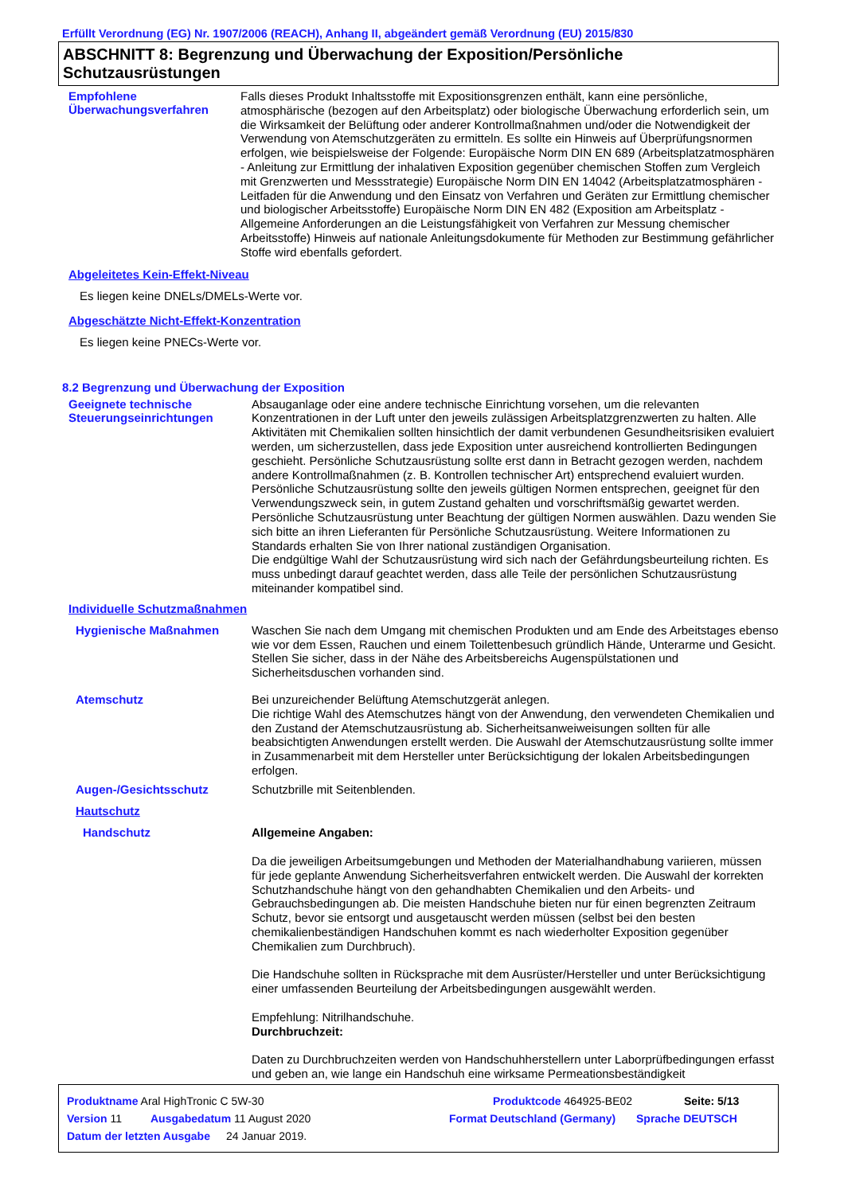Erfüllt Verordnung (EG) Nr. 1907/2006 (REACH), Anhang II, abgeändert gemäß Verordnung (EU) 2015/830
ABSCHNITT 8: Begrenzung und Überwachung der Exposition/Persönliche Schutzausrüstungen
Empfohlene Überwachungsverfahren
Falls dieses Produkt Inhaltsstoffe mit Expositionsgrenzen enthält, kann eine persönliche, atmosphärische (bezogen auf den Arbeitsplatz) oder biologische Überwachung erforderlich sein, um die Wirksamkeit der Belüftung oder anderer Kontrollmaßnahmen und/oder die Notwendigkeit der Verwendung von Atemschutzgeräten zu ermitteln. Es sollte ein Hinweis auf Überprüfungsnormen erfolgen, wie beispielsweise der Folgende: Europäische Norm DIN EN 689 (Arbeitsplatzatmosphären - Anleitung zur Ermittlung der inhalativen Exposition gegenüber chemischen Stoffen zum Vergleich mit Grenzwerten und Messstrategie) Europäische Norm DIN EN 14042 (Arbeitsplatzatmosphären - Leitfaden für die Anwendung und den Einsatz von Verfahren und Geräten zur Ermittlung chemischer und biologischer Arbeitsstoffe) Europäische Norm DIN EN 482 (Exposition am Arbeitsplatz - Allgemeine Anforderungen an die Leistungsfähigkeit von Verfahren zur Messung chemischer Arbeitsstoffe) Hinweis auf nationale Anleitungsdokumente für Methoden zur Bestimmung gefährlicher Stoffe wird ebenfalls gefordert.
Abgeleitetes Kein-Effekt-Niveau
Es liegen keine DNELs/DMELs-Werte vor.
Abgeschätzte Nicht-Effekt-Konzentration
Es liegen keine PNECs-Werte vor.
8.2 Begrenzung und Überwachung der Exposition
Geeignete technische Steuerungseinrichtungen
Absauganlage oder eine andere technische Einrichtung vorsehen, um die relevanten Konzentrationen in der Luft unter den jeweils zulässigen Arbeitsplatzgrenzwerten zu halten. Alle Aktivitäten mit Chemikalien sollten hinsichtlich der damit verbundenen Gesundheitsrisiken evaluiert werden, um sicherzustellen, dass jede Exposition unter ausreichend kontrollierten Bedingungen geschieht. Persönliche Schutzausrüstung sollte erst dann in Betracht gezogen werden, nachdem andere Kontrollmaßnahmen (z. B. Kontrollen technischer Art) entsprechend evaluiert wurden. Persönliche Schutzausrüstung sollte den jeweils gültigen Normen entsprechen, geeignet für den Verwendungszweck sein, in gutem Zustand gehalten und vorschriftsmäßig gewartet werden. Persönliche Schutzausrüstung unter Beachtung der gültigen Normen auswählen. Dazu wenden Sie sich bitte an ihren Lieferanten für Persönliche Schutzausrüstung. Weitere Informationen zu Standards erhalten Sie von Ihrer national zuständigen Organisation.
Die endgültige Wahl der Schutzausrüstung wird sich nach der Gefährdungsbeurteilung richten. Es muss unbedingt darauf geachtet werden, dass alle Teile der persönlichen Schutzausrüstung miteinander kompatibel sind.
Individuelle Schutzmaßnahmen
Hygienische Maßnahmen
Waschen Sie nach dem Umgang mit chemischen Produkten und am Ende des Arbeitstages ebenso wie vor dem Essen, Rauchen und einem Toilettenbesuch gründlich Hände, Unterarme und Gesicht. Stellen Sie sicher, dass in der Nähe des Arbeitsbereichs Augenspülstationen und Sicherheitsduschen vorhanden sind.
Atemschutz
Bei unzureichender Belüftung Atemschutzgerät anlegen.
Die richtige Wahl des Atemschutzes hängt von der Anwendung, den verwendeten Chemikalien und den Zustand der Atemschutzausrüstung ab. Sicherheitsanweiweisungen sollten für alle beabsichtigten Anwendungen erstellt werden. Die Auswahl der Atemschutzausrüstung sollte immer in Zusammenarbeit mit dem Hersteller unter Berücksichtigung der lokalen Arbeitsbedingungen erfolgen.
Augen-/Gesichtsschutz
Schutzbrille mit Seitenblenden.
Hautschutz
Handschutz
Allgemeine Angaben:
Da die jeweiligen Arbeitsumgebungen und Methoden der Materialhandhabung variieren, müssen für jede geplante Anwendung Sicherheitsverfahren entwickelt werden. Die Auswahl der korrekten Schutzhandschuhe hängt von den gehandhabten Chemikalien und den Arbeits- und Gebrauchsbedingungen ab. Die meisten Handschuhe bieten nur für einen begrenzten Zeitraum Schutz, bevor sie entsorgt und ausgetauscht werden müssen (selbst bei den besten chemikalienbeständigen Handschuhen kommt es nach wiederholter Exposition gegenüber Chemikalien zum Durchbruch).
Die Handschuhe sollten in Rücksprache mit dem Ausrüster/Hersteller und unter Berücksichtigung einer umfassenden Beurteilung der Arbeitsbedingungen ausgewählt werden.
Empfehlung: Nitrilhandschuhe.
Durchbruchzeit:
Daten zu Durchbruchzeiten werden von Handschuhherstellern unter Laborprüfbedingungen erfasst und geben an, wie lange ein Handschuh eine wirksame Permeationsbeständigkeit
Produktname Aral HighTronic C 5W-30 Produktcode 464925-BE02 Seite: 5/13
Version 11 Ausgabedatum 11 August 2020 Format Deutschland (Germany) Sprache DEUTSCH
Datum der letzten Ausgabe 24 Januar 2019.